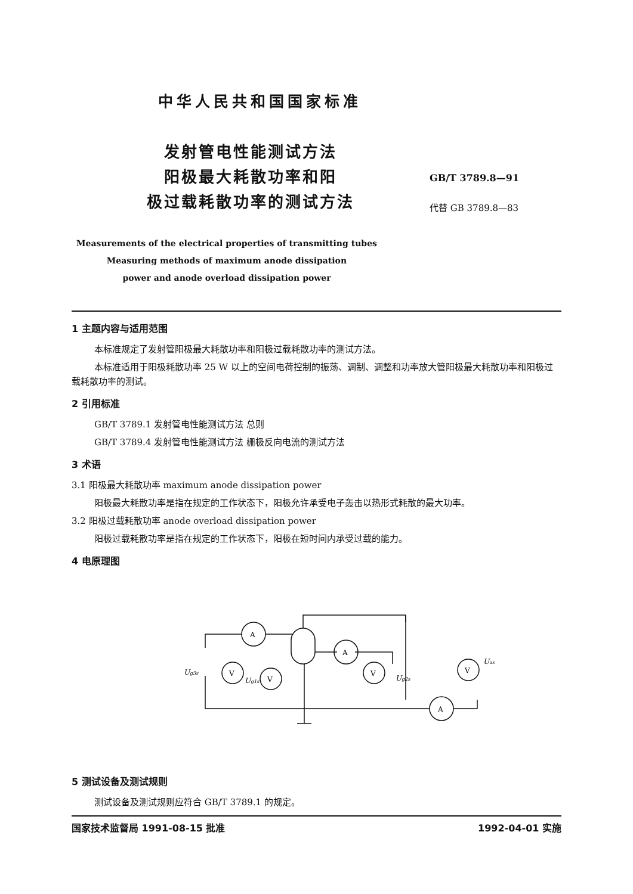中华人民共和国国家标准
发射管电性能测试方法
阳极最大耗散功率和阳
极过载耗散功率的测试方法
GB/T 3789.8—91
代替 GB 3789.8—83
Measurements of the electrical properties of transmitting tubes
Measuring methods of maximum anode dissipation
power and anode overload dissipation power
1 主题内容与适用范围
本标准规定了发射管阳极最大耗散功率和阳极过载耗散功率的测试方法。
本标准适用于阳极耗散功率 25 W 以上的空间电荷控制的振荡、调制、调整和功率放大管阳极最大耗散功率和阳极过载耗散功率的测试。
2 引用标准
GB/T 3789.1 发射管电性能测试方法 总则
GB/T 3789.4 发射管电性能测试方法 栅极反向电流的测试方法
3 术语
3.1 阳极最大耗散功率 maximum anode dissipation power
阳极最大耗散功率是指在规定的工作状态下，阳极允许承受电子轰击以热形式耗散的最大功率。
3.2 阳极过载耗散功率 anode overload dissipation power
阳极过载耗散功率是指在规定的工作状态下，阳极在短时间内承受过载的能力。
4 电原理图
A
A
A
V
V
V
V
Ug3s
Ug1s
Ug2s
Uas
5 测试设备及测试规则
测试设备及测试规则应符合 GB/T 3789.1 的规定。
国家技术监督局 1991-08-15 批准 1992-04-01 实施